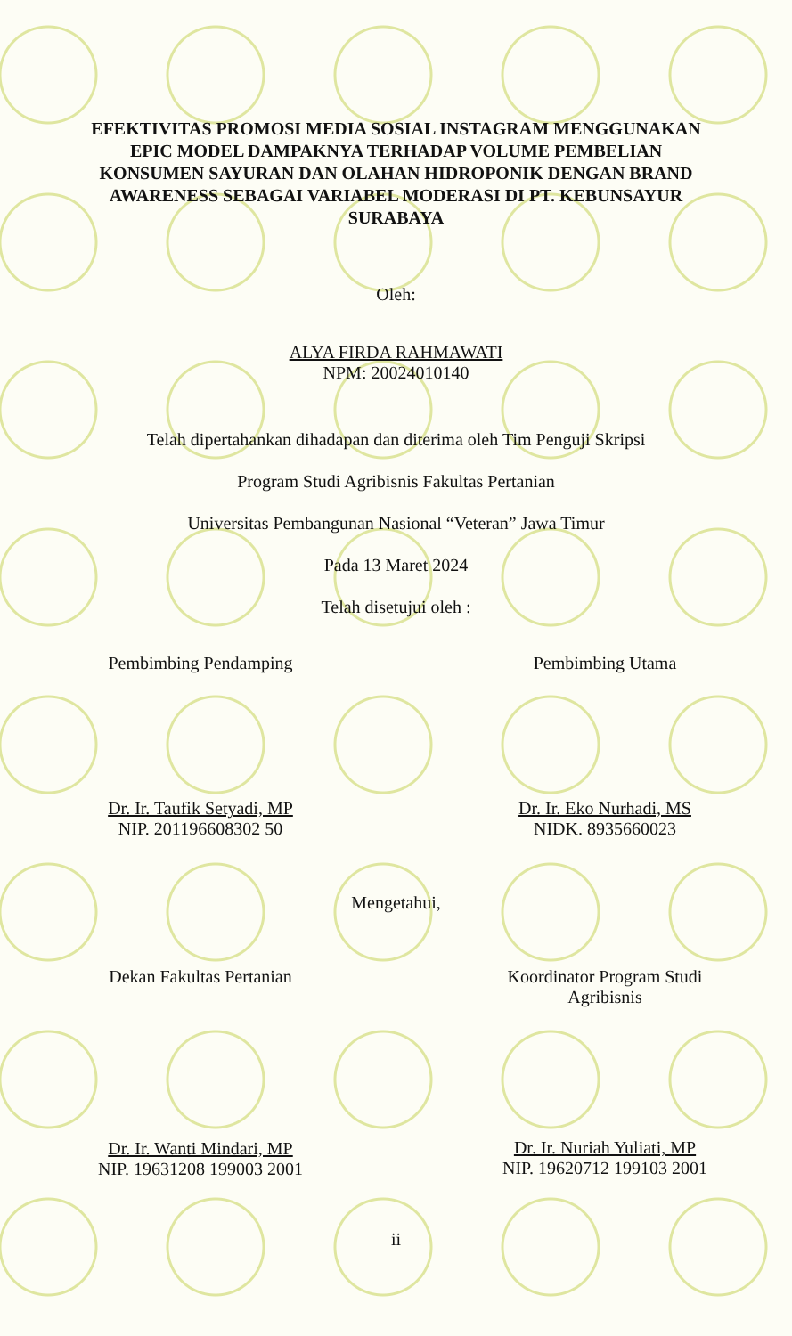EFEKTIVITAS PROMOSI MEDIA SOSIAL INSTAGRAM MENGGUNAKAN EPIC MODEL DAMPAKNYA TERHADAP VOLUME PEMBELIAN KONSUMEN SAYURAN DAN OLAHAN HIDROPONIK DENGAN BRAND AWARENESS SEBAGAI VARIABEL MODERASI DI PT. KEBUNSAYUR SURABAYA
Oleh:
ALYA FIRDA RAHMAWATI
NPM: 20024010140
Telah dipertahankan dihadapan dan diterima oleh Tim Penguji Skripsi
Program Studi Agribisnis Fakultas Pertanian
Universitas Pembangunan Nasional “Veteran” Jawa Timur
Pada 13 Maret 2024
Telah disetujui oleh :
Pembimbing Pendamping
Dr. Ir. Taufik Setyadi, MP
NIP. 201196608302 50
Pembimbing Utama
Dr. Ir. Eko Nurhadi, MS
NIDK. 8935660023
Mengetahui,
Dekan Fakultas Pertanian
Dr. Ir. Wanti Mindari, MP
NIP. 19631208 199003 2001
Koordinator Program Studi Agribisnis
Dr. Ir. Nuriah Yuliati, MP
NIP. 19620712 199103 2001
ii